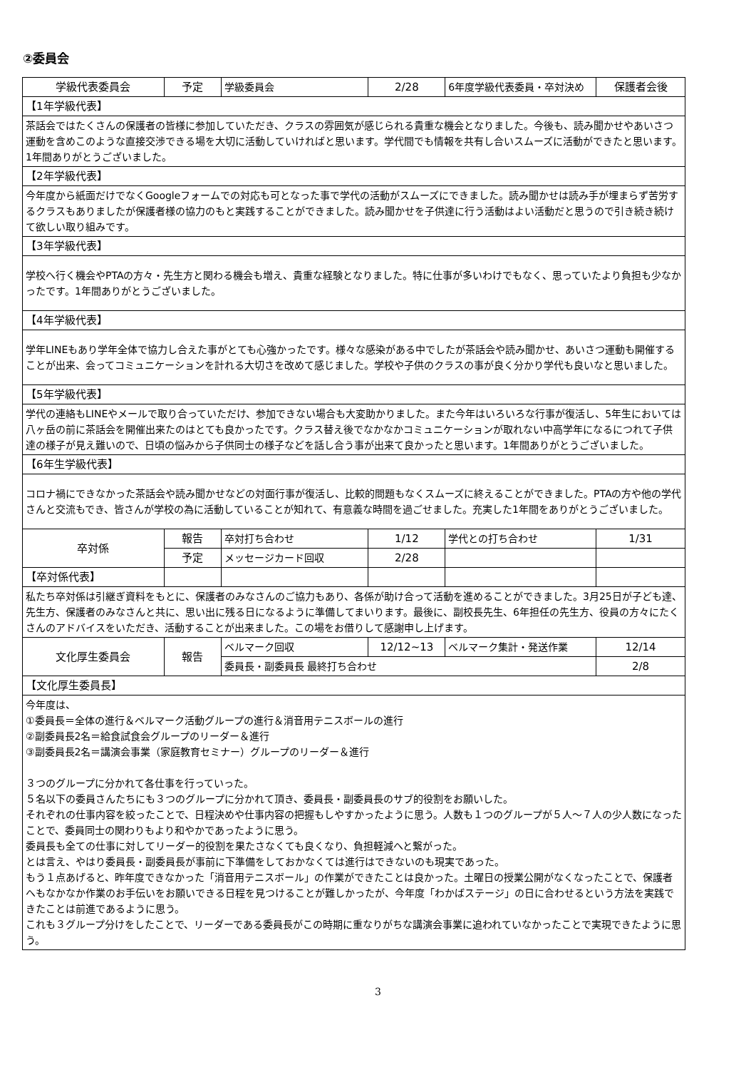②委員会
| 学級代表委員会 | 予定 | 学級委員会 | 2/28 | 6年度学級代表委員・卒対決め | 保護者会後 |
| 【1年学級代表】 | | | | | |
| 茶話会ではたくさんの保護者の皆様に参加していただき、クラスの雰囲気が感じられる貴重な機会となりました。今後も、読み聞かせやあいさつ運動を含めこのような直接交渉できる場を大切に活動していければと思います。学代間でも情報を共有し合いスムーズに活動ができたと思います。 1年間ありがとうございました。 | | | | | |
| 【2年学級代表】 | | | | | |
| 今年度から紙面だけでなくGoogleフォームでの対応も可となった事で学代の活動がスムーズにできました。読み聞かせは読み手が埋まらず苦労するクラスもありましたが保護者様の協力のもと実践することができました。読み聞かせを子供達に行う活動はよい活動だと思うので引き続き続けて欲しい取り組みです。 | | | | | |
| 【3年学級代表】 | | | | | |
| 学校へ行く機会やPTAの方々・先生方と関わる機会も増え、貴重な経験となりました。特に仕事が多いわけでもなく、思っていたより負担も少なかったです。1年間ありがとうございました。 | | | | | |
| 【4年学級代表】 | | | | | |
| 学年LINEもあり学年全体で協力し合えた事がとても心強かったです。様々な感染がある中でしたが茶話会や読み聞かせ、あいさつ運動も開催することが出来、会ってコミュニケーションを計れる大切さを改めて感じました。学校や子供のクラスの事が良く分かり学代も良いなと思いました。 | | | | | |
| 【5年学級代表】 | | | | | |
| 学代の連絡もLINEやメールで取り合っていただけ、参加できない場合も大変助かりました。また今年はいろいろな行事が復活し、5年生においては八ヶ岳の前に茶話会を開催出来たのはとても良かったです。クラス替え後でなかなかコミュニケーションが取れない中高学年になるにつれて子供達の様子が見え難いので、日頃の悩みから子供同士の様子などを話し合う事が出来て良かったと思います。1年間ありがとうございました。 | | | | | |
| 【6年生学級代表】 | | | | | |
| コロナ禍にできなかった茶話会や読み聞かせなどの対面行事が復活し、比較的問題もなくスムーズに終えることができました。PTAの方や他の学代さんと交流もでき、皆さんが学校の為に活動していることが知れて、有意義な時間を過ごせました。充実した1年間をありがとうございました。 | | | | | |
| 卒対係 | 報告 | 卒対打ち合わせ | 1/12 | 学代との打ち合わせ | 1/31 |
| | 予定 | メッセージカード回収 | 2/28 | | |
| 【卒対係代表】 | | | | | |
| 私たち卒対係は引継ぎ資料をもとに、保護者のみなさんのご協力もあり、各係が助け合って活動を進めることができました。3月25日が子ども達、先生方、保護者のみなさんと共に、思い出に残る日になるように準備してまいります。最後に、副校長先生、6年担任の先生方、役員の方々にたくさんのアドバイスをいただき、活動することが出来ました。この場をお借りして感謝申し上げます。 | | | | | |
| 文化厚生委員会 | 報告 | ベルマーク回収 | 12/12~13 | ベルマーク集計・発送作業 | 12/14 |
| | | 委員長・副委員長 最終打ち合わせ | | | 2/8 |
| 【文化厚生委員長】 | | | | | |
| 今年度は、 ①委員長＝全体の進行＆ベルマーク活動グループの進行＆消音用テニスボールの進行 ②副委員長2名＝給食試食会グループのリーダー＆進行 ③副委員長2名＝講演会事業（家庭教育セミナー）グループのリーダー＆進行 ３つのグループに分かれて各仕事を行っていった。 ５名以下の委員さんたちにも３つのグループに分かれて頂き、委員長・副委員長のサブ的役割をお願いした。 それぞれの仕事内容を絞ったことで、日程決めや仕事内容の把握もしやすかったように思う。人数も１つのグループが５人～７人の少人数になったことで、委員同士の関わりもより和やかであったように思う。 委員長も全ての仕事に対してリーダー的役割を果たさなくても良くなり、負担軽減へと繋がった。 とは言え、やはり委員長・副委員長が事前に下準備をしておかなくては進行はできないのも現実であった。 もう１点あげると、昨年度できなかった「消音用テニスボール」の作業ができたことは良かった。土曜日の授業公開がなくなったことで、保護者へもなかなか作業のお手伝いをお願いできる日程を見つけることが難しかったが、今年度「わかばステージ」の日に合わせるという方法を実践できたことは前進であるように思う。 これも３グループ分けをしたことで、リーダーである委員長がこの時期に重なりがちな講演会事業に追われていなかったことで実現できたように思う。 | | | | | |
3